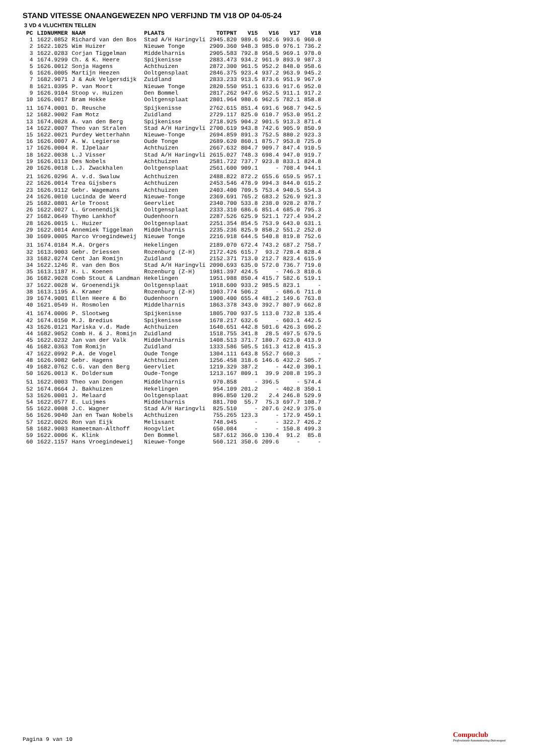STAND VITESSE ONAANGEWEZEN NPO VERFIJND TM V18 OP 04-05-24
3 VD 4 VLUCHTEN TELLEN
| PC | LIDNUMMER | NAAM | PLAATS | TOTPNT | V15 | V16 | V17 | V18 |
| --- | --- | --- | --- | --- | --- | --- | --- | --- |
| 1 | 1622.0852 | Richard van den Bos | Stad A/H Haringvli | 2945.820 | 989.6 | 962.6 | 993.6 | 960.0 |
| 2 | 1622.1025 | Wim Huizer | Nieuwe Tonge | 2909.360 | 948.3 | 985.0 | 976.1 | 736.2 |
| 3 | 1622.0283 | Corjan Tiggelman | Middelharnis | 2905.583 | 792.8 | 958.5 | 969.1 | 978.0 |
| 4 | 1674.9299 | Ch. & K. Heere | Spijkenisse | 2883.473 | 934.2 | 961.9 | 893.9 | 987.3 |
| 5 | 1626.0012 | Sonja Hagens | Achthuizen | 2872.300 | 961.5 | 952.2 | 848.0 | 958.6 |
| 6 | 1626.0005 | Martijn Heezen | Ooltgensplaat | 2846.375 | 923.4 | 937.2 | 963.9 | 945.2 |
| 7 | 1682.9071 | J & Auk Velgersdijk | Zuidland | 2833.233 | 913.5 | 873.6 | 951.9 | 967.9 |
| 8 | 1621.0395 | P. van Moort | Nieuwe Tonge | 2820.550 | 951.1 | 633.6 | 917.6 | 952.0 |
| 9 | 1626.9104 | Stoop v. Huizen | Den Bommel | 2817.262 | 947.6 | 952.5 | 911.1 | 917.2 |
| 10 | 1626.0017 | Bram Hokke | Ooltgensplaat | 2801.964 | 980.6 | 962.5 | 782.1 | 858.8 |
| 11 | 1674.0001 | D. Reusche | Spijkenisse | 2762.615 | 851.4 | 691.6 | 968.7 | 942.5 |
| 12 | 1682.9002 | Fam Motz | Zuidland | 2729.117 | 825.0 | 610.7 | 953.0 | 951.2 |
| 13 | 1674.0028 | A. van den Berg | Spijkenisse | 2718.925 | 904.2 | 901.5 | 913.3 | 871.4 |
| 14 | 1622.0007 | Theo van Stralen | Stad A/H Haringvli | 2700.619 | 943.8 | 742.6 | 905.9 | 850.9 |
| 15 | 1622.0021 | Purdey Wetterhahn | Nieuwe-Tonge | 2694.859 | 891.3 | 752.5 | 880.2 | 923.3 |
| 16 | 1626.0007 | A. W. Legierse | Oude Tonge | 2689.620 | 860.1 | 875.7 | 953.8 | 725.0 |
| 17 | 1626.0004 | R. IJpelaar | Achthuizen | 2667.632 | 804.7 | 909.7 | 847.4 | 910.5 |
| 18 | 1622.0038 | L.J Visser | Stad A/H Haringvli | 2615.027 | 748.3 | 698.4 | 947.0 | 919.7 |
| 19 | 1626.0113 | Des Nobels | Achthuizen | 2581.722 | 737.7 | 923.8 | 833.1 | 824.8 |
| 20 | 1626.0018 | L.J. Zwackhalen | Ooltgensplaat | 2561.600 | 909.1 | - | 708.4 | 944.1 |
| 21 | 1626.0296 | A. v.d. Swaluw | Achthuizen | 2488.822 | 872.2 | 655.6 | 659.5 | 957.1 |
| 22 | 1626.0014 | Trea Gijsbers | Achthuizen | 2453.546 | 478.9 | 994.3 | 844.0 | 615.2 |
| 23 | 1626.9112 | Gebr. Wagemans | Achthuizen | 2403.400 | 709.5 | 753.4 | 940.5 | 554.3 |
| 24 | 1626.0010 | Lucinda de Weerd | Nieuwe-Tonge | 2369.691 | 765.2 | 683.2 | 526.9 | 921.3 |
| 25 | 1682.0801 | Arle Troost | Geervliet | 2340.700 | 533.8 | 238.0 | 928.2 | 878.7 |
| 26 | 1622.0027 | L. Groenendijk | Ooltgensplaat | 2333.310 | 686.6 | 851.4 | 685.0 | 795.3 |
| 27 | 1682.0649 | Thymo Lankhof | Oudenhoorn | 2287.526 | 625.9 | 521.1 | 727.4 | 934.2 |
| 28 | 1626.0015 | L. Huizer | Ooltgensplaat | 2251.354 | 854.5 | 753.9 | 643.0 | 631.1 |
| 29 | 1622.0014 | Annemiek Tiggelman | Middelharnis | 2235.236 | 825.9 | 858.2 | 551.2 | 252.0 |
| 30 | 1609.0005 | Marco Vroegindeweij | Nieuwe Tonge | 2216.918 | 644.5 | 540.8 | 819.8 | 752.6 |
| 31 | 1674.0184 | M.A. Orgers | Hekelingen | 2189.070 | 672.4 | 743.2 | 687.2 | 758.7 |
| 32 | 1613.9003 | Gebr. Driessen | Rozenburg (Z-H) | 2172.426 | 615.7 | 93.2 | 728.4 | 828.4 |
| 33 | 1682.0274 | Cent Jan Romijn | Zuidland | 2152.371 | 713.0 | 212.7 | 823.4 | 615.9 |
| 34 | 1622.1246 | R. van den Bos | Stad A/H Haringvli | 2090.693 | 635.0 | 572.0 | 736.7 | 719.0 |
| 35 | 1613.1187 | H. L. Koenen | Rozenburg (Z-H) | 1981.397 | 424.5 | - | 746.3 | 810.6 |
| 36 | 1682.9028 | Comb Stout & Landman | Hekelingen | 1951.988 | 850.4 | 415.7 | 582.6 | 519.1 |
| 37 | 1622.0028 | W. Groenendijk | Ooltgensplaat | 1918.600 | 933.2 | 985.5 | 823.1 | - |
| 38 | 1613.1195 | A. Kramer | Rozenburg (Z-H) | 1903.774 | 506.2 | - | 686.6 | 711.0 |
| 39 | 1674.9001 | Ellen Heere & Bo | Oudenhoorn | 1900.400 | 655.4 | 481.2 | 149.6 | 763.8 |
| 40 | 1621.0549 | H. Rosmolen | Middelharnis | 1863.378 | 343.0 | 392.7 | 807.9 | 662.8 |
| 41 | 1674.0006 | P. Slootweg | Spijkenisse | 1805.700 | 937.5 | 113.0 | 732.8 | 135.4 |
| 42 | 1674.0150 | M.J. Bredius | Spijkenisse | 1678.217 | 632.6 | - | 603.1 | 442.5 |
| 43 | 1626.0121 | Mariska v.d. Made | Achthuizen | 1640.651 | 442.8 | 501.6 | 426.3 | 696.2 |
| 44 | 1682.9052 | Comb H. & J. Romijn | Zuidland | 1518.755 | 341.8 | 28.5 | 497.5 | 679.5 |
| 45 | 1622.0232 | Jan van der Valk | Middelharnis | 1408.513 | 371.7 | 180.7 | 623.0 | 413.9 |
| 46 | 1682.0363 | Tom Romijn | Zuidland | 1333.586 | 505.5 | 161.3 | 412.8 | 415.3 |
| 47 | 1622.0992 | P.A. de Vogel | Oude Tonge | 1304.111 | 643.8 | 552.7 | 660.3 | - |
| 48 | 1626.9082 | Gebr. Hagens | Achthuizen | 1256.458 | 318.6 | 146.6 | 432.2 | 505.7 |
| 49 | 1682.0762 | C.G. van den Berg | Geervliet | 1219.329 | 387.2 | - | 442.0 | 390.1 |
| 50 | 1626.0013 | K. Doldersum | Oude-Tonge | 1213.167 | 809.1 | 39.9 | 208.8 | 195.3 |
| 51 | 1622.0003 | Theo van Dongen | Middelharnis | 970.858 | - | 396.5 | - | 574.4 |
| 52 | 1674.0664 | J. Bakhuizen | Hekelingen | 954.109 | 201.2 | - | 402.8 | 350.1 |
| 53 | 1626.0001 | J. Melaard | Ooltgensplaat | 896.850 | 120.2 | 2.4 | 246.8 | 529.9 |
| 54 | 1622.0577 | E. Luijmes | Middelharnis | 881.700 | 55.7 | 75.3 | 697.7 | 108.7 |
| 55 | 1622.0008 | J.C. Wagner | Stad A/H Haringvli | 825.510 | - | 207.6 | 242.9 | 375.0 |
| 56 | 1626.9040 | Jan en Twan Nobels | Achthuizen | 755.265 | 123.3 | - | 172.9 | 459.1 |
| 57 | 1622.0026 | Ron van Eijk | Melissant | 748.945 | - | - | 322.7 | 426.2 |
| 58 | 1682.9003 | Hameetman-Althoff | Hoogvliet | 650.084 | - | - | 150.8 | 499.3 |
| 59 | 1622.0006 | K. Klink | Den Bommel | 587.612 | 366.0 | 130.4 | 91.2 | 85.8 |
| 60 | 1622.1157 | Hans Vroegindeweij | Nieuwe-Tonge | 560.121 | 350.6 | 209.6 | - | - |
Pagina 9 van 10
Compuclub
Professionele Automatisering Duivensport